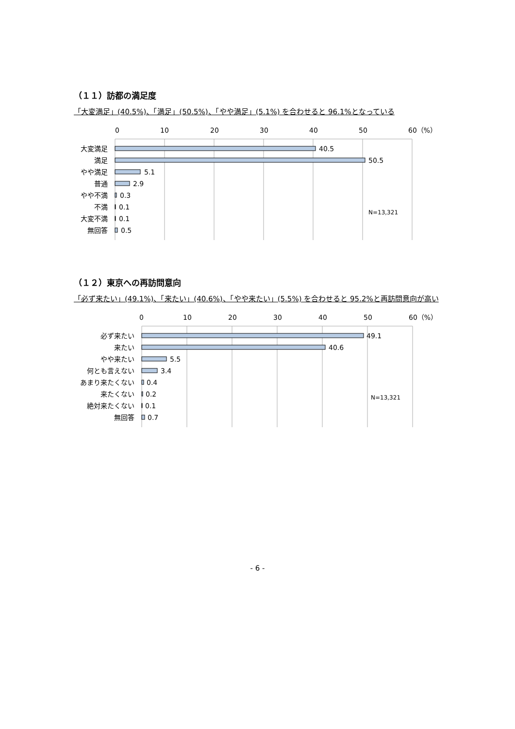（１１）訪都の満足度
「大変満足」(40.5%)、「満足」(50.5%)、「やや満足」(5.1%) を合わせると 96.1%となっている
0
10
20
30
40
50
60（%）
大変満足
満足
やや満足
普通
やや不満
不満
大変不満
無回答
40.5
50.5
5.1
2.9
0.3
0.1
0.1
0.5
N=13,321
（１２）東京への再訪問意向
「必ず来たい」(49.1%)、「来たい」(40.6%)、「やや来たい」(5.5%) を合わせると 95.2%と再訪問意向が高い
0
10
20
30
40
50
60（%）
必ず来たい
来たい
やや来たい
何とも言えない
あまり来たくない
来たくない
絶対来たくない
無回答
49.1
40.6
5.5
3.4
0.4
0.2
0.1
0.7
N=13,321
- 6 -